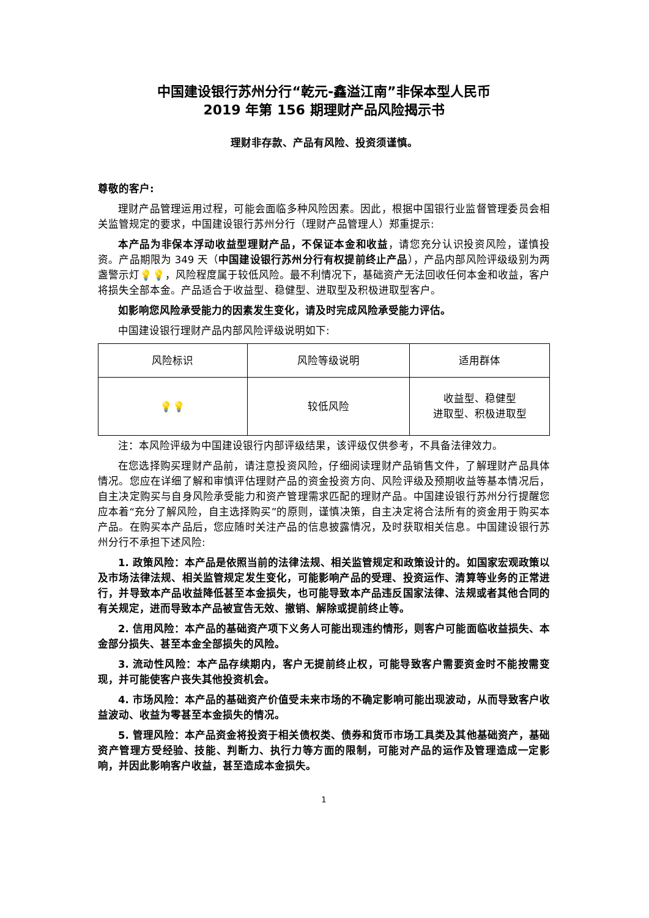中国建设银行苏州分行“乾元-鑫溢江南”非保本型人民币
2019 年第 156 期理财产品风险揭示书
理财非存款、产品有风险、投资须谨慎。
尊敬的客户:
理财产品管理运用过程，可能会面临多种风险因素。因此，根据中国银行业监督管理委员会相关监管规定的要求，中国建设银行苏州分行（理财产品管理人）郑重提示:
本产品为非保本浮动收益型理财产品，不保证本金和收益，请您充分认识投资风险，谨慎投资。产品期限为 349 天（中国建设银行苏州分行有权提前终止产品），产品内部风险评级级别为两盏警示灯💡💡，风险程度属于较低风险。最不利情况下，基础资产无法回收任何本金和收益，客户将损失全部本金。产品适合于收益型、稳健型、进取型及积极进取型客户。
如影响您风险承受能力的因素发生变化，请及时完成风险承受能力评估。
中国建设银行理财产品内部风险评级说明如下:
| 风险标识 | 风险等级说明 | 适用群体 |
| 💡💡 | 较低风险 | 收益型、稳健型 进取型、积极进取型 |
注：本风险评级为中国建设银行内部评级结果，该评级仅供参考，不具备法律效力。
在您选择购买理财产品前，请注意投资风险，仔细阅读理财产品销售文件，了解理财产品具体情况。您应在详细了解和审慎评估理财产品的资金投资方向、风险评级及预期收益等基本情况后，自主决定购买与自身风险承受能力和资产管理需求匹配的理财产品。中国建设银行苏州分行提醒您应本着“充分了解风险，自主选择购买”的原则，谨慎决策，自主决定将合法所有的资金用于购买本产品。在购买本产品后，您应随时关注产品的信息披露情况，及时获取相关信息。中国建设银行苏州分行不承担下述风险:
1. 政策风险：本产品是依照当前的法律法规、相关监管规定和政策设计的。如国家宏观政策以及市场法律法规、相关监管规定发生变化，可能影响产品的受理、投资运作、清算等业务的正常进行，并导致本产品收益降低甚至本金损失，也可能导致本产品违反国家法律、法规或者其他合同的有关规定，进而导致本产品被宣告无效、撤销、解除或提前终止等。
2. 信用风险：本产品的基础资产项下义务人可能出现违约情形，则客户可能面临收益损失、本金部分损失、甚至本金全部损失的风险。
3. 流动性风险：本产品存续期内，客户无提前终止权，可能导致客户需要资金时不能按需变现，并可能使客户丧失其他投资机会。
4. 市场风险：本产品的基础资产价值受未来市场的不确定影响可能出现波动，从而导致客户收益波动、收益为零甚至本金损失的情况。
5. 管理风险：本产品资金将投资于相关债权类、债券和货币市场工具类及其他基础资产，基础资产管理方受经验、技能、判断力、执行力等方面的限制，可能对产品的运作及管理造成一定影响，并因此影响客户收益，甚至造成本金损失。
1